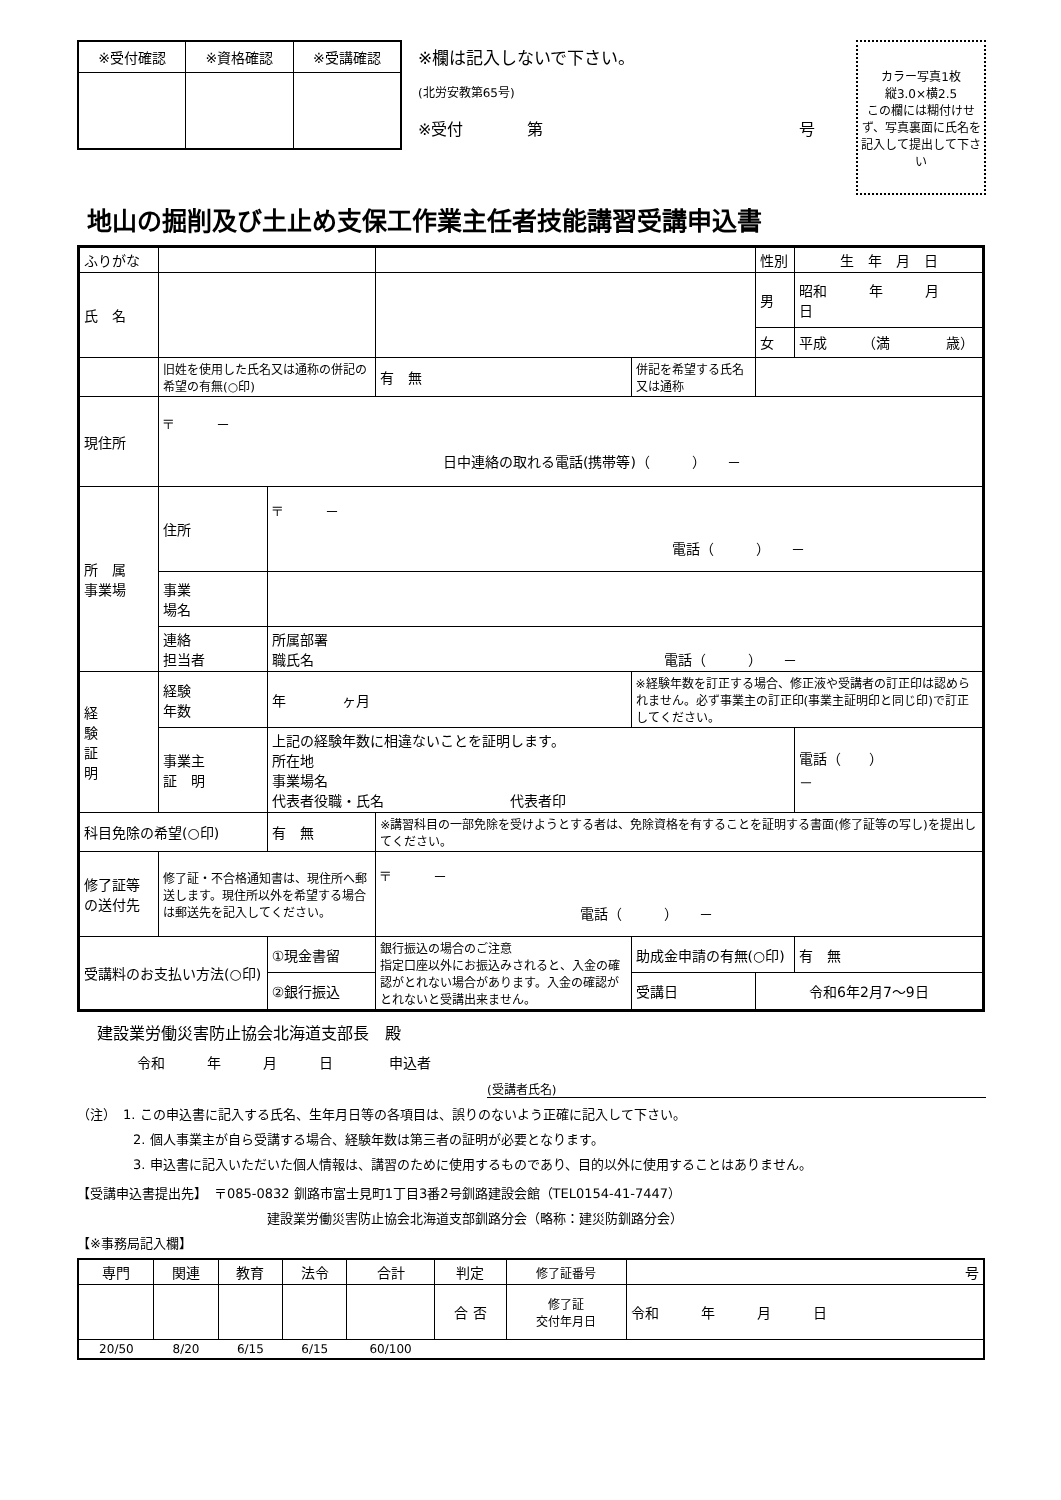| ※受付確認 | ※資格確認 | ※受講確認 |
| --- | --- | --- |
※欄は記入しないで下さい。
(北労安教第65号)
※受付　　　　第　　　　　　　　　　　　　　　　号
カラー写真1枚
縦3.0×横2.5
この欄には糊付けせず、写真裏面に氏名を記入して提出して下さい
地山の掘削及び土止め支保工作業主任者技能講習受講申込書
| ふりがな | | | | | | | 性別 | 生 年 月 日 |
| 氏 名 | | | | | | | 男 | 昭和 年 月 日 |
| | | | | | | | 女 | 平成 （満 歳） |
| | 旧姓を使用した氏名又は通称の併記の希望の有無(○印) | | | 有 無 | 併記を希望する氏名又は通称 | | | |
| 現住所 | 〒 － 日中連絡の取れる電話(携帯等)（ ） － | | | | | | | |
| 所 属 事業場 | 住所 | 〒 － 電話（ ） － | | | | | | |
| | 事業 場名 | | | | | | | |
| | 連絡 担当者 | 所属部署 職氏名 電話（ ） － | | | | | | |
| 経 験 証 明 | 経験 年数 | 年 ヶ月 | | | ※経験年数を訂正する場合、修正液や受講者の訂正印は認められません。必ず事業主の訂正印(事業主証明印と同じ印)で訂正してください。 | | | |
| | 事業主 証 明 | 上記の経験年数に相違ないことを証明します。 所在地 事業場名 代表者役職・氏名 代表者印 | | | | | | 電話（ ） － |
| 科目免除の希望(○印) | | 有 無 | ※講習科目の一部免除を受けようとする者は、免除資格を有することを証明する書面(修了証等の写し)を提出してください。 | | | | | |
| 修了証等 の送付先 | 修了証・不合格通知書は、現住所へ郵送します。現住所以外を希望する場合は郵送先を記入してください。 | | | 〒 － 電話（ ） － | | | | |
| 受講料のお支払い方法(○印) | | ①現金書留 | 銀行振込の場合のご注意 指定口座以外にお振込みされると、入金の確認がとれない場合があります。入金の確認がとれないと受講出来ません。 | | 助成金申請の有無(○印) | | | 有 無 |
| | | ②銀行振込 | | | 受講日 | 令和6年2月7～9日 | | |
建設業労働災害防止協会北海道支部長　殿
令和　　　年　　　月　　　日　　　　申込者
(受講者氏名)
（注）　1. この申込書に記入する氏名、生年月日等の各項目は、誤りのないよう正確に記入して下さい。
2. 個人事業主が自ら受講する場合、経験年数は第三者の証明が必要となります。
3. 申込書に記入いただいた個人情報は、講習のために使用するものであり、目的以外に使用することはありません。
【受講申込書提出先】　〒085-0832 釧路市富士見町1丁目3番2号釧路建設会館（TEL0154-41-7447）
建設業労働災害防止協会北海道支部釧路分会（略称：建災防釧路分会）
【※事務局記入欄】
| 専門 | 関連 | 教育 | 法令 | 合計 | 判定 | 修了証番号 | 号 |
| | | | | | 合 否 | 修了証 交付年月日 | 令和 年 月 日 |
| 20/50 | 8/20 | 6/15 | 6/15 | 60/100 | | | |